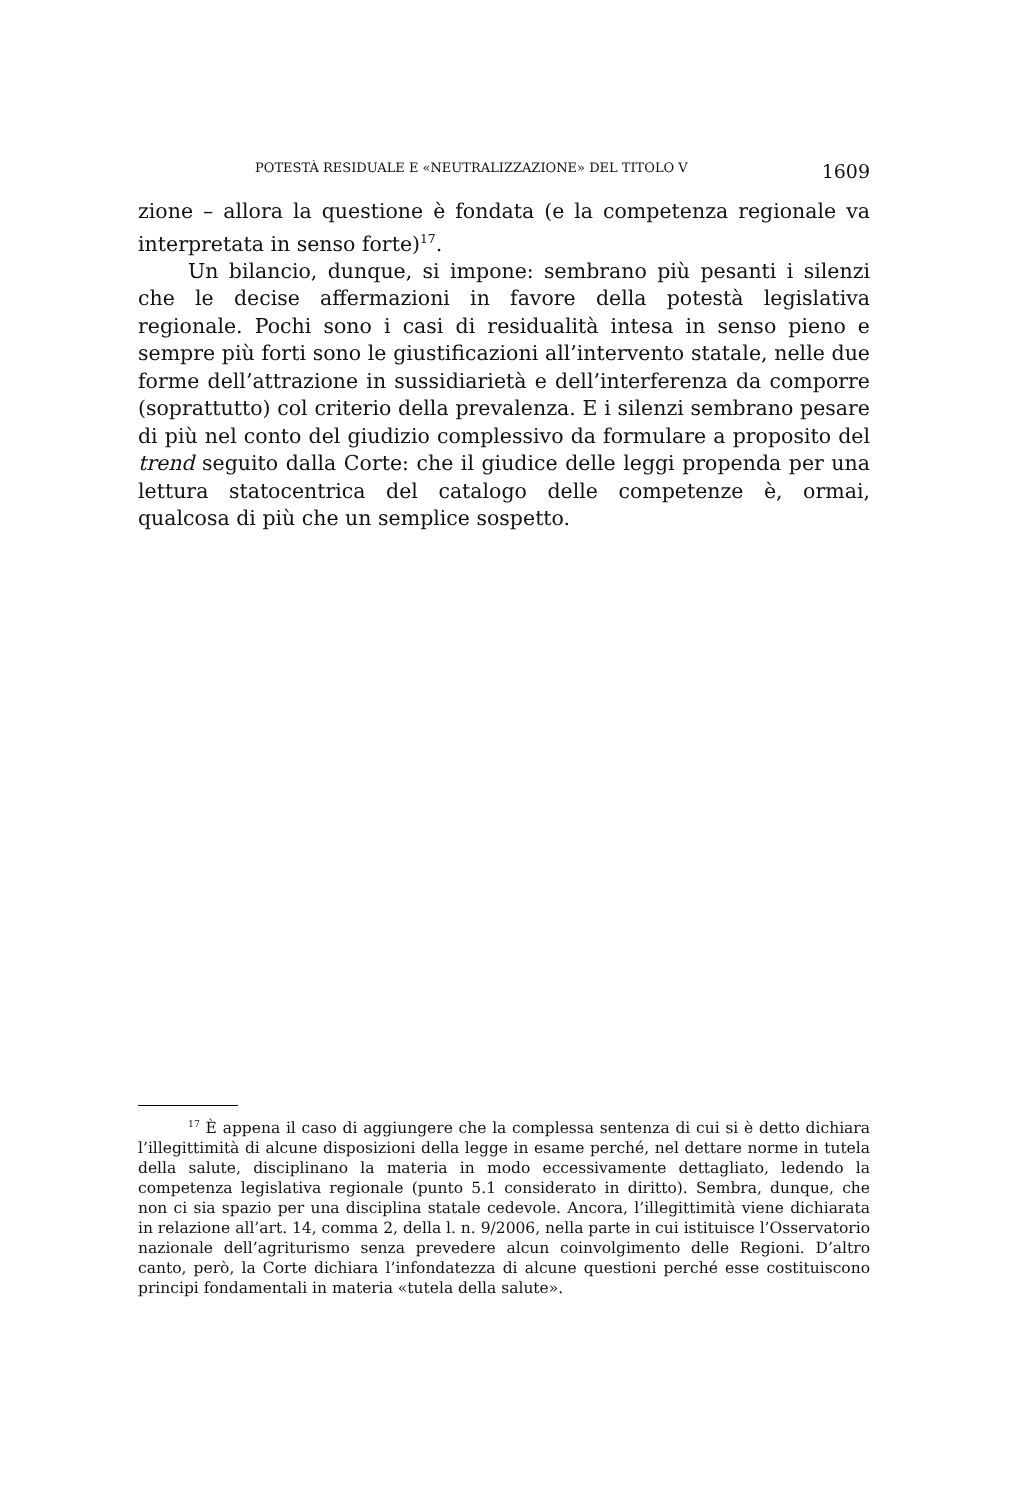POTESTÀ RESIDUALE E «NEUTRALIZZAZIONE» DEL TITOLO V 1609
zione – allora la questione è fondata (e la competenza regionale va interpretata in senso forte)<sup>17</sup>.
Un bilancio, dunque, si impone: sembrano più pesanti i silenzi che le decise affermazioni in favore della potestà legislativa regionale. Pochi sono i casi di residualità intesa in senso pieno e sempre più forti sono le giustificazioni all’intervento statale, nelle due forme dell’attrazione in sussidiarietà e dell’interferenza da comporre (soprattutto) col criterio della prevalenza. E i silenzi sembrano pesare di più nel conto del giudizio complessivo da formulare a proposito del trend seguito dalla Corte: che il giudice delle leggi propenda per una lettura statocentrica del catalogo delle competenze è, ormai, qualcosa di più che un semplice sospetto.
<sup>17</sup> È appena il caso di aggiungere che la complessa sentenza di cui si è detto dichiara l’illegittimità di alcune disposizioni della legge in esame perché, nel dettare norme in tutela della salute, disciplinano la materia in modo eccessivamente dettagliato, ledendo la competenza legislativa regionale (punto 5.1 considerato in diritto). Sembra, dunque, che non ci sia spazio per una disciplina statale cedevole. Ancora, l’illegittimità viene dichiarata in relazione all’art. 14, comma 2, della l. n. 9/2006, nella parte in cui istituisce l’Osservatorio nazionale dell’agriturismo senza prevedere alcun coinvolgimento delle Regioni. D’altro canto, però, la Corte dichiara l’infondatezza di alcune questioni perché esse costituiscono principi fondamentali in materia «tutela della salute».